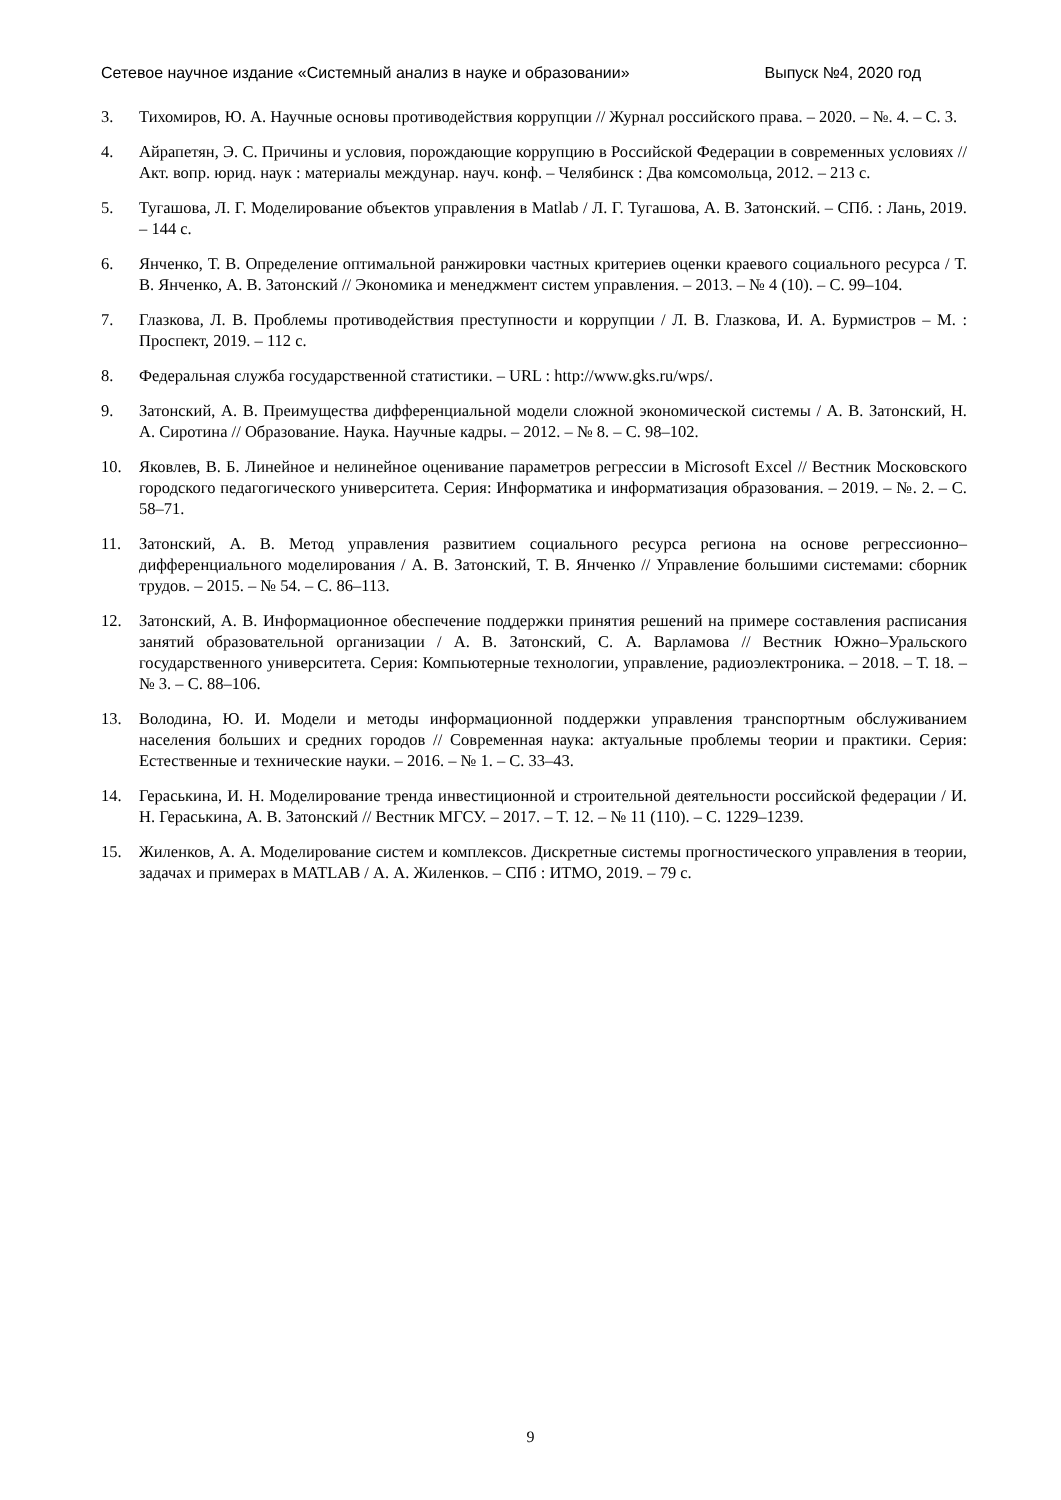Сетевое научное издание «Системный анализ в науке и образовании» Выпуск №4, 2020 год
3. Тихомиров, Ю. А. Научные основы противодействия коррупции // Журнал российского права. – 2020. – №. 4. – С. 3.
4. Айрапетян, Э. С. Причины и условия, порождающие коррупцию в Российской Федерации в современных условиях // Акт. вопр. юрид. наук : материалы междунар. науч. конф. – Челябинск : Два комсомольца, 2012. – 213 с.
5. Тугашова, Л. Г. Моделирование объектов управления в Matlab / Л. Г. Тугашова, А. В. Затонский. – СПб. : Лань, 2019. – 144 с.
6. Янченко, Т. В. Определение оптимальной ранжировки частных критериев оценки краевого социального ресурса / Т. В. Янченко, А. В. Затонский // Экономика и менеджмент систем управления. – 2013. – № 4 (10). – С. 99–104.
7. Глазкова, Л. В. Проблемы противодействия преступности и коррупции / Л. В. Глазкова, И. А. Бурмистров – М. : Проспект, 2019. – 112 с.
8. Федеральная служба государственной статистики. – URL : http://www.gks.ru/wps/.
9. Затонский, А. В. Преимущества дифференциальной модели сложной экономической системы / А. В. Затонский, Н. А. Сиротина // Образование. Наука. Научные кадры. – 2012. – № 8. – С. 98–102.
10. Яковлев, В. Б. Линейное и нелинейное оценивание параметров регрессии в Microsoft Excel // Вестник Московского городского педагогического университета. Серия: Информатика и информатизация образования. – 2019. – №. 2. – С. 58–71.
11. Затонский, А. В. Метод управления развитием социального ресурса региона на основе регрессионно–дифференциального моделирования / А. В. Затонский, Т. В. Янченко // Управление большими системами: сборник трудов. – 2015. – № 54. – С. 86–113.
12. Затонский, А. В. Информационное обеспечение поддержки принятия решений на примере составления расписания занятий образовательной организации / А. В. Затонский, С. А. Варламова // Вестник Южно–Уральского государственного университета. Серия: Компьютерные технологии, управление, радиоэлектроника. – 2018. – Т. 18. – № 3. – С. 88–106.
13. Володина, Ю. И. Модели и методы информационной поддержки управления транспортным обслуживанием населения больших и средних городов // Современная наука: актуальные проблемы теории и практики. Серия: Естественные и технические науки. – 2016. – № 1. – С. 33–43.
14. Гераськина, И. Н. Моделирование тренда инвестиционной и строительной деятельности российской федерации / И. Н. Гераськина, А. В. Затонский // Вестник МГСУ. – 2017. – Т. 12. – № 11 (110). – С. 1229–1239.
15. Жиленков, А. А. Моделирование систем и комплексов. Дискретные системы прогностического управления в теории, задачах и примерах в MATLAB / А. А. Жиленков. – СПб : ИТМО, 2019. – 79 с.
9